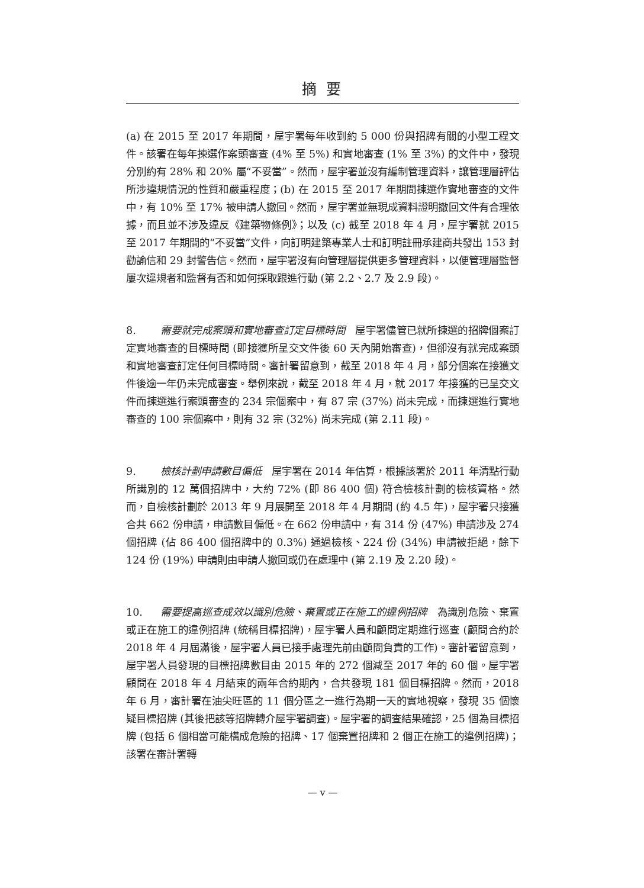摘 要
(a) 在 2015 至 2017 年期間，屋宇署每年收到約 5 000 份與招牌有關的小型工程文件。該署在每年揀選作案頭審查 (4% 至 5%) 和實地審查 (1% 至 3%) 的文件中，發現分別約有 28% 和 20% 屬“不妥當”。然而，屋宇署並沒有編制管理資料，讓管理層評估所涉違規情況的性質和嚴重程度；(b) 在 2015 至 2017 年期間揀選作實地審查的文件中，有 10% 至 17% 被申請人撤回。然而，屋宇署並無現成資料證明撤回文件有合理依據，而且並不涉及違反《建築物條例》；以及 (c) 截至 2018 年 4 月，屋宇署就 2015 至 2017 年期間的“不妥當”文件，向訂明建築專業人士和訂明註冊承建商共發出 153 封勸諭信和 29 封警告信。然而，屋宇署沒有向管理層提供更多管理資料，以便管理層監督屢次違規者和監督有否和如何採取跟進行動 (第 2.2、2.7 及 2.9 段)。
8. 需要就完成案頭和實地審查訂定目標時間　屋宇署儘管已就所揀選的招牌個案訂定實地審查的目標時間 (即接獲所呈交文件後 60 天內開始審查)，但卻沒有就完成案頭和實地審查訂定任何目標時間。審計署留意到，截至 2018 年 4 月，部分個案在接獲文件後逾一年仍未完成審查。舉例來說，截至 2018 年 4 月，就 2017 年接獲的已呈交文件而揀選進行案頭審查的 234 宗個案中，有 87 宗 (37%) 尚未完成，而揀選進行實地審查的 100 宗個案中，則有 32 宗 (32%) 尚未完成 (第 2.11 段)。
9. 檢核計劃申請數目偏低　屋宇署在 2014 年估算，根據該署於 2011 年清點行動所識別的 12 萬個招牌中，大約 72% (即 86 400 個) 符合檢核計劃的檢核資格。然而，自檢核計劃於 2013 年 9 月展開至 2018 年 4 月期間 (約 4.5 年)，屋宇署只接獲合共 662 份申請，申請數目偏低。在 662 份申請中，有 314 份 (47%) 申請涉及 274 個招牌 (佔 86 400 個招牌中的 0.3%) 通過檢核、224 份 (34%) 申請被拒絕，餘下 124 份 (19%) 申請則由申請人撤回或仍在處理中 (第 2.19 及 2.20 段)。
10. 需要提高巡查成效以識別危險、棄置或正在施工的違例招牌　為識別危險、棄置或正在施工的違例招牌 (統稱目標招牌)，屋宇署人員和顧問定期進行巡查 (顧問合約於 2018 年 4 月屆滿後，屋宇署人員已接手處理先前由顧問負責的工作)。審計署留意到，屋宇署人員發現的目標招牌數目由 2015 年的 272 個減至 2017 年的 60 個。屋宇署顧問在 2018 年 4 月結束的兩年合約期內，合共發現 181 個目標招牌。然而，2018 年 6 月，審計署在油尖旺區的 11 個分區之一進行為期一天的實地視察，發現 35 個懷疑目標招牌 (其後把該等招牌轉介屋宇署調查)。屋宇署的調查結果確認，25 個為目標招牌 (包括 6 個相當可能構成危險的招牌、17 個棄置招牌和 2 個正在施工的違例招牌)；該署在審計署轉
— v —